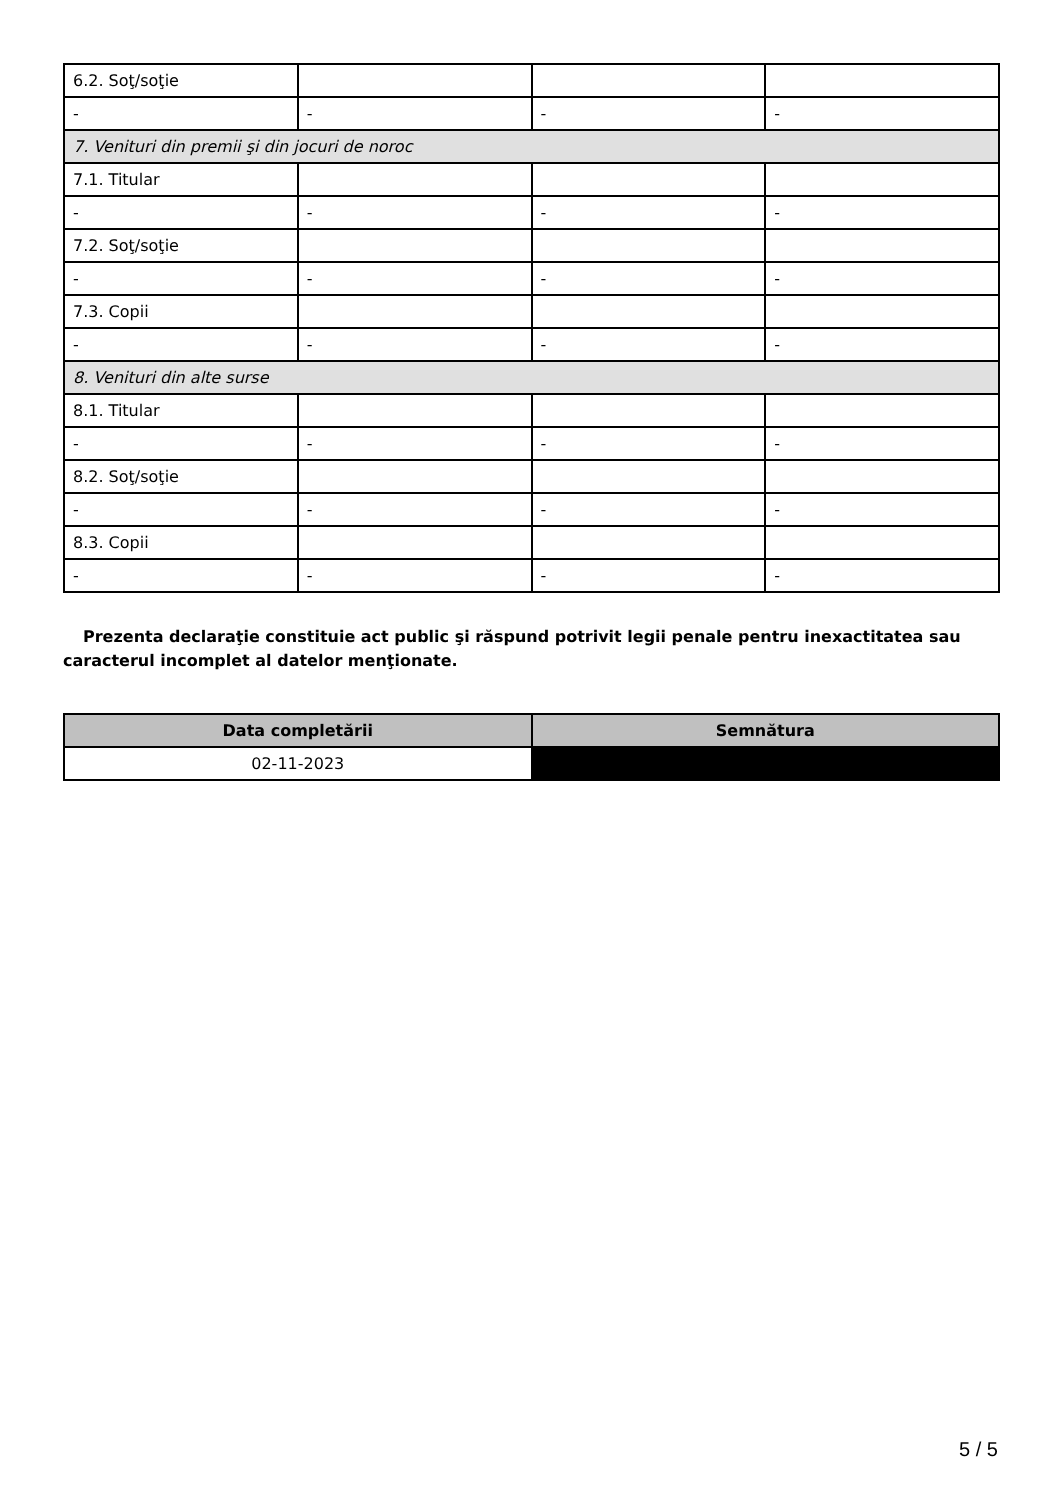| 6.2. Soţ/soţie | | | |
| - | - | - | - |
| 7. Venituri din premii şi din jocuri de noroc | | | |
| 7.1. Titular | | | |
| - | - | - | - |
| 7.2. Soţ/soţie | | | |
| - | - | - | - |
| 7.3. Copii | | | |
| - | - | - | - |
| 8. Venituri din alte surse | | | |
| 8.1. Titular | | | |
| - | - | - | - |
| 8.2. Soţ/soţie | | | |
| - | - | - | - |
| 8.3. Copii | | | |
| - | - | - | - |
Prezenta declaraţie constituie act public şi răspund potrivit legii penale pentru inexactitatea sau caracterul incomplet al datelor menţionate.
| Data completării | Semnătura |
| --- | --- |
| 02-11-2023 | |
5 / 5